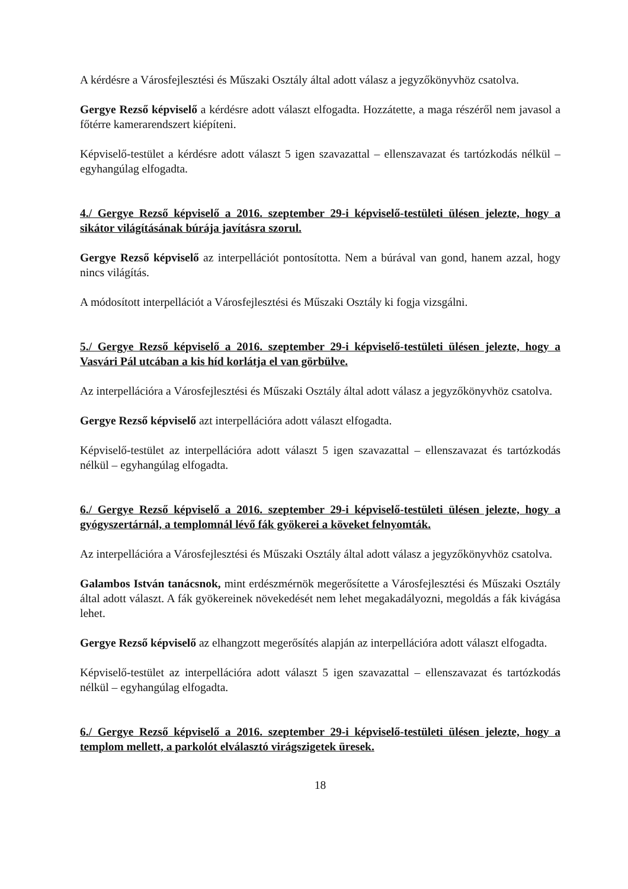A kérdésre a Városfejlesztési és Műszaki Osztály által adott válasz a jegyzőkönyvhöz csatolva.
Gergye Rezső képviselő a kérdésre adott választ elfogadta. Hozzátette, a maga részéről nem javasol a főtérre kamerarendszert kiépíteni.
Képviselő-testület a kérdésre adott választ 5 igen szavazattal – ellenszavazat és tartózkodás nélkül – egyhangúlag elfogadta.
4./ Gergye Rezső képviselő a 2016. szeptember 29-i képviselő-testületi ülésen jelezte, hogy a sikátor világításának búrája javításra szorul.
Gergye Rezső képviselő az interpellációt pontosította. Nem a búrával van gond, hanem azzal, hogy nincs világítás.
A módosított interpellációt a Városfejlesztési és Műszaki Osztály ki fogja vizsgálni.
5./ Gergye Rezső képviselő a 2016. szeptember 29-i képviselő-testületi ülésen jelezte, hogy a Vasvári Pál utcában a kis híd korlátja el van görbülve.
Az interpellációra a Városfejlesztési és Műszaki Osztály által adott válasz a jegyzőkönyvhöz csatolva.
Gergye Rezső képviselő azt interpellációra adott választ elfogadta.
Képviselő-testület az interpellációra adott választ 5 igen szavazattal – ellenszavazat és tartózkodás nélkül – egyhangúlag elfogadta.
6./ Gergye Rezső képviselő a 2016. szeptember 29-i képviselő-testületi ülésen jelezte, hogy a gyógyszertárnál, a templomnál lévő fák gyökerei a köveket felnyomták.
Az interpellációra a Városfejlesztési és Műszaki Osztály által adott válasz a jegyzőkönyvhöz csatolva.
Galambos István tanácsnok, mint erdészmérnök megerősítette a Városfejlesztési és Műszaki Osztály által adott választ. A fák gyökereinek növekedését nem lehet megakadályozni, megoldás a fák kivágása lehet.
Gergye Rezső képviselő az elhangzott megerősítés alapján az interpellációra adott választ elfogadta.
Képviselő-testület az interpellációra adott választ 5 igen szavazattal – ellenszavazat és tartózkodás nélkül – egyhangúlag elfogadta.
6./ Gergye Rezső képviselő a 2016. szeptember 29-i képviselő-testületi ülésen jelezte, hogy a templom mellett, a parkolót elválasztó virágszigetek üresek.
18